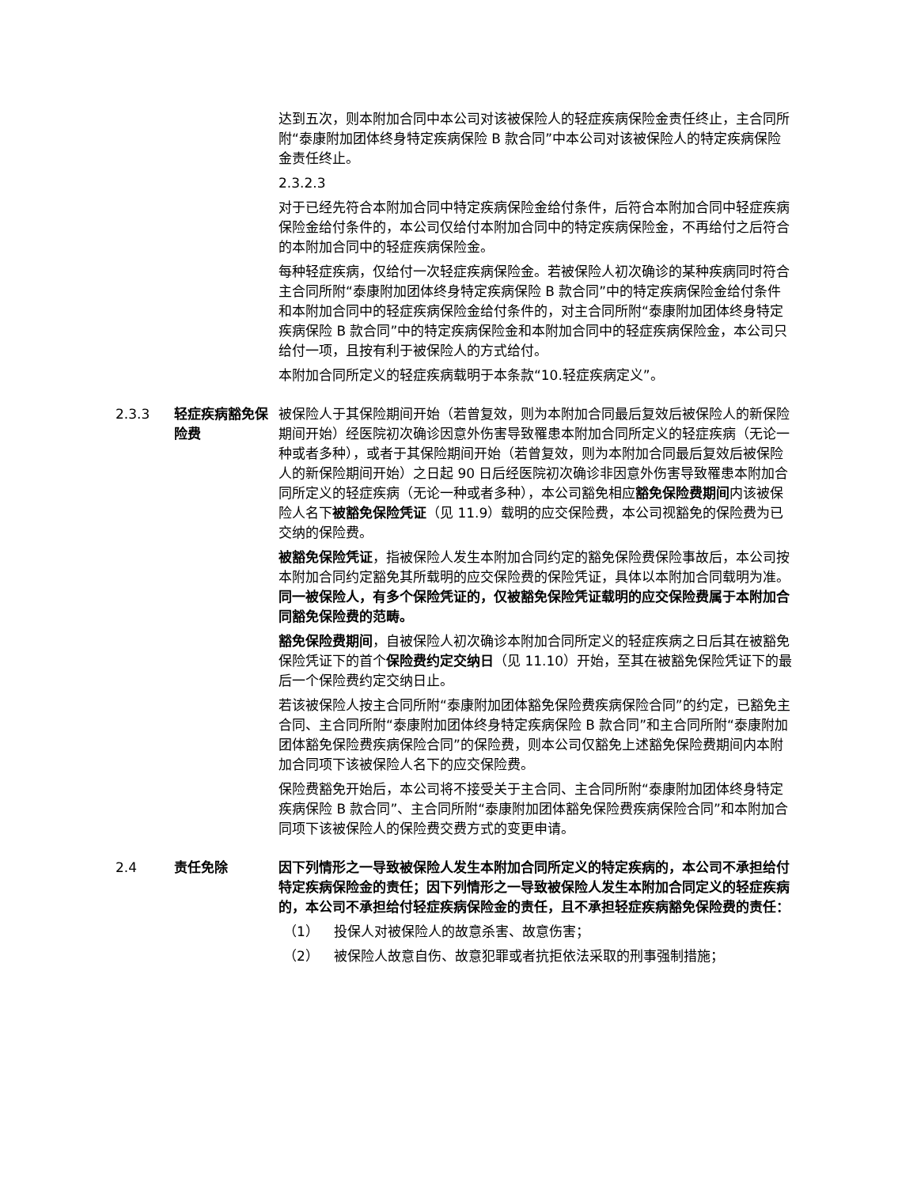达到五次，则本附加合同中本公司对该被保险人的轻症疾病保险金责任终止，主合同所附“泰康附加团体终身特定疾病保险 B 款合同”中本公司对该被保险人的特定疾病保险金责任终止。
2.3.2.3
对于已经先符合本附加合同中特定疾病保险金给付条件，后符合本附加合同中轻症疾病保险金给付条件的，本公司仅给付本附加合同中的特定疾病保险金，不再给付之后符合的本附加合同中的轻症疾病保险金。
每种轻症疾病，仅给付一次轻症疾病保险金。若被保险人初次确诊的某种疾病同时符合主合同所附“泰康附加团体终身特定疾病保险 B 款合同”中的特定疾病保险金给付条件和本附加合同中的轻症疾病保险金给付条件的，对主合同所附“泰康附加团体终身特定疾病保险 B 款合同”中的特定疾病保险金和本附加合同中的轻症疾病保险金，本公司只给付一项，且按有利于被保险人的方式给付。
本附加合同所定义的轻症疾病载明于本条款“10.轻症疾病定义”。
2.3.3 轻症疾病豁免保险费
被保险人于其保险期间开始（若曾复效，则为本附加合同最后复效后被保险人的新保险期间开始）经医院初次确诊因意外伤害导致罹患本附加合同所定义的轻症疾病（无论一种或者多种），或者于其保险期间开始（若曾复效，则为本附加合同最后复效后被保险人的新保险期间开始）之日起 90 日后经医院初次确诊非因意外伤害导致罹患本附加合同所定义的轻症疾病（无论一种或者多种），本公司豁免相应豁免保险费期间内该被保险人名下被豁免保险凭证（见 11.9）载明的应交保险费，本公司视豁免的保险费为已交纳的保险费。
被豁免保险凭证，指被保险人发生本附加合同约定的豁免保险费保险事故后，本公司按本附加合同约定豁免其所载明的应交保险费的保险凭证，具体以本附加合同载明为准。同一被保险人，有多个保险凭证的，仅被豁免保险凭证载明的应交保险费属于本附加合同豁免保险费的范畴。
豁免保险费期间，自被保险人初次确诊本附加合同所定义的轻症疾病之日后其在被豁免保险凭证下的首个保险费约定交纳日（见 11.10）开始，至其在被豁免保险凭证下的最后一个保险费约定交纳日止。
若该被保险人按主合同所附“泰康附加团体豁免保险费疾病保险合同”的约定，已豁免主合同、主合同所附“泰康附加团体终身特定疾病保险 B 款合同”和主合同所附“泰康附加团体豁免保险费疾病保险合同”的保险费，则本公司仅豁免上述豁免保险费期间内本附加合同项下该被保险人名下的应交保险费。
保险费豁免开始后，本公司将不接受关于主合同、主合同所附“泰康附加团体终身特定疾病保险 B 款合同”、主合同所附“泰康附加团体豁免保险费疾病保险合同”和本附加合同项下该被保险人的保险费交费方式的变更申请。
2.4 责任免除 因下列情形之一导致被保险人发生本附加合同所定义的特定疾病的，本公司不承担给付特定疾病保险金的责任；因下列情形之一导致被保险人发生本附加合同定义的轻症疾病的，本公司不承担给付轻症疾病保险金的责任，且不承担轻症疾病豁免保险费的责任：
（1） 投保人对被保险人的故意杀害、故意伤害；
（2） 被保险人故意自伤、故意犯罪或者抗拒依法采取的刑事强制措施；